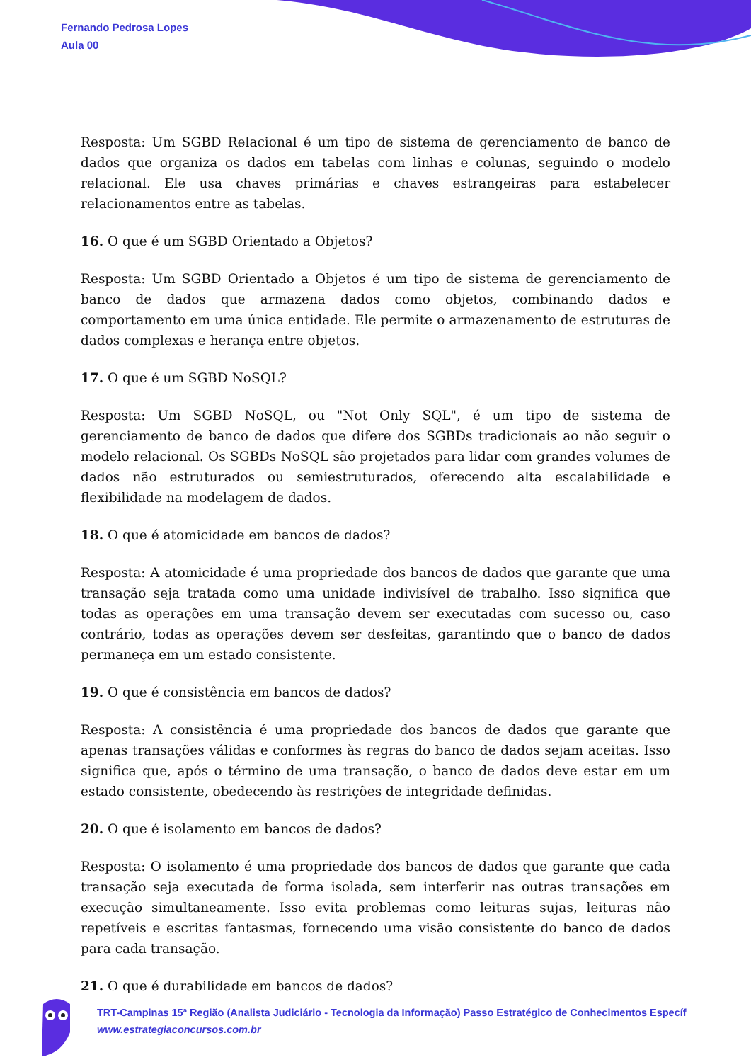Fernando Pedrosa Lopes
Aula 00
Resposta: Um SGBD Relacional é um tipo de sistema de gerenciamento de banco de dados que organiza os dados em tabelas com linhas e colunas, seguindo o modelo relacional. Ele usa chaves primárias e chaves estrangeiras para estabelecer relacionamentos entre as tabelas.
16. O que é um SGBD Orientado a Objetos?
Resposta: Um SGBD Orientado a Objetos é um tipo de sistema de gerenciamento de banco de dados que armazena dados como objetos, combinando dados e comportamento em uma única entidade. Ele permite o armazenamento de estruturas de dados complexas e herança entre objetos.
17. O que é um SGBD NoSQL?
Resposta: Um SGBD NoSQL, ou "Not Only SQL", é um tipo de sistema de gerenciamento de banco de dados que difere dos SGBDs tradicionais ao não seguir o modelo relacional. Os SGBDs NoSQL são projetados para lidar com grandes volumes de dados não estruturados ou semiestruturados, oferecendo alta escalabilidade e flexibilidade na modelagem de dados.
18. O que é atomicidade em bancos de dados?
Resposta: A atomicidade é uma propriedade dos bancos de dados que garante que uma transação seja tratada como uma unidade indivisível de trabalho. Isso significa que todas as operações em uma transação devem ser executadas com sucesso ou, caso contrário, todas as operações devem ser desfeitas, garantindo que o banco de dados permaneça em um estado consistente.
19. O que é consistência em bancos de dados?
Resposta: A consistência é uma propriedade dos bancos de dados que garante que apenas transações válidas e conformes às regras do banco de dados sejam aceitas. Isso significa que, após o término de uma transação, o banco de dados deve estar em um estado consistente, obedecendo às restrições de integridade definidas.
20. O que é isolamento em bancos de dados?
Resposta: O isolamento é uma propriedade dos bancos de dados que garante que cada transação seja executada de forma isolada, sem interferir nas outras transações em execução simultaneamente. Isso evita problemas como leituras sujas, leituras não repetíveis e escritas fantasmas, fornecendo uma visão consistente do banco de dados para cada transação.
21. O que é durabilidade em bancos de dados?
TRT-Campinas 15ª Região (Analista Judiciário - Tecnologia da Informação) Passo Estratégico de Conhecimentos Específ
www.estrategiaconcursos.com.br